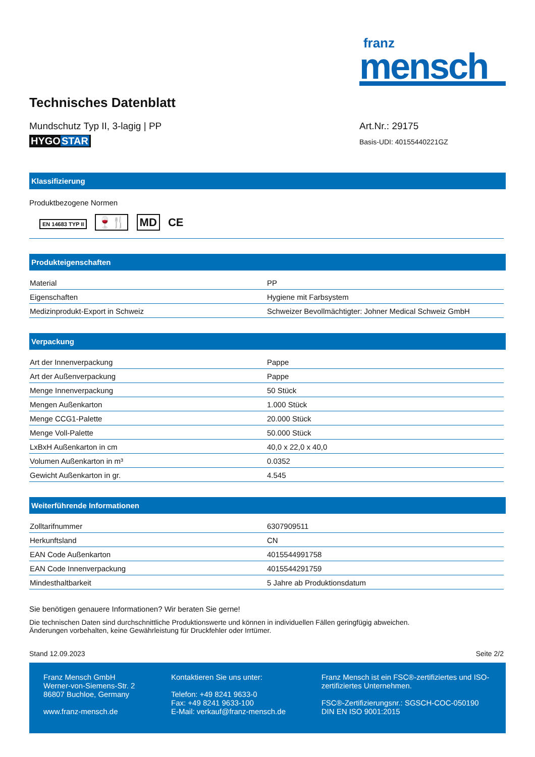franz
mensch
Technisches Datenblatt
Mundschutz Typ II, 3-lagig | PP
HYGOSTAR
Art.Nr.: 29175
Basis-UDI: 40155440221GZ
Klassifizierung
Produktbezogene Normen
EN 14683 TYP II 🍷🍴 MD CE
Produkteigenschaften
| Material | PP |
| Eigenschaften | Hygiene mit Farbsystem |
| Medizinprodukt-Export in Schweiz | Schweizer Bevollmächtigter: Johner Medical Schweiz GmbH |
Verpackung
| Art der Innenverpackung | Pappe |
| Art der Außenverpackung | Pappe |
| Menge Innenverpackung | 50 Stück |
| Mengen Außenkarton | 1.000 Stück |
| Menge CCG1-Palette | 20.000 Stück |
| Menge Voll-Palette | 50.000 Stück |
| LxBxH Außenkarton in cm | 40,0 x 22,0 x 40,0 |
| Volumen Außenkarton in m³ | 0.0352 |
| Gewicht Außenkarton in gr. | 4.545 |
Weiterführende Informationen
| Zolltarifnummer | 6307909511 |
| Herkunftsland | CN |
| EAN Code Außenkarton | 4015544991758 |
| EAN Code Innenverpackung | 4015544291759 |
| Mindesthaltbarkeit | 5 Jahre ab Produktionsdatum |
Sie benötigen genauere Informationen? Wir beraten Sie gerne!
Die technischen Daten sind durchschnittliche Produktionswerte und können in individuellen Fällen geringfügig abweichen.
Änderungen vorbehalten, keine Gewährleistung für Druckfehler oder Irrtümer.
Stand 12.09.2023 Seite 2/2
Franz Mensch GmbH
Werner-von-Siemens-Str. 2
86807 Buchloe, Germany
www.franz-mensch.de
Kontaktieren Sie uns unter:
Telefon: +49 8241 9633-0
Fax: +49 8241 9633-100
E-Mail: verkauf@franz-mensch.de
Franz Mensch ist ein FSC®-zertifiziertes und ISO-zertifiziertes Unternehmen.
FSC®-Zertifizierungsnr.: SGSCH-COC-050190
DIN EN ISO 9001:2015